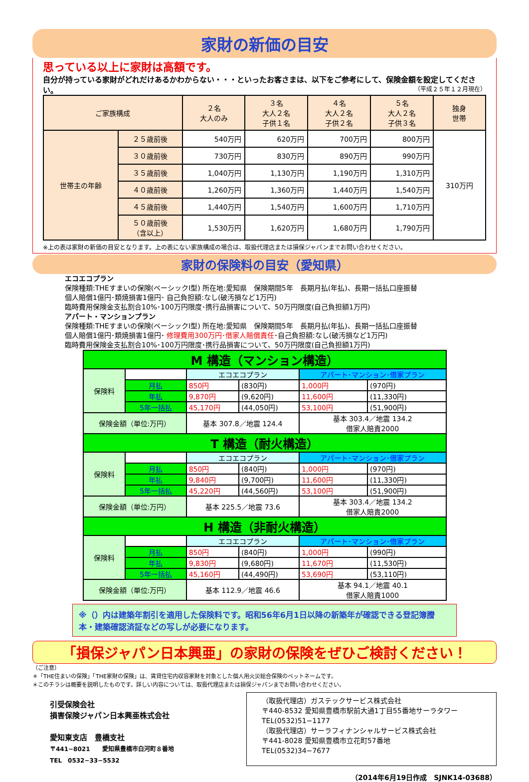家財の新価の目安
思っている以上に家財は高額です。
自分が持っている家財がどれだけあるかわからない・・・といったお客さまは、以下をご参考にして、保険金額を設定してください。 （平成２５年１２月現在）
| ご家族構成 | | ２名 大人のみ | ３名 大人２名 子供１名 | ４名 大人２名 子供２名 | ５名 大人２名 子供３名 | 独身 世帯 |
| 世帯主の年齢 | ２５歳前後 | 540万円 | 620万円 | 700万円 | 800万円 | 310万円 |
| | ３０歳前後 | 730万円 | 830万円 | 890万円 | 990万円 | |
| | ３５歳前後 | 1,040万円 | 1,130万円 | 1,190万円 | 1,310万円 | |
| | ４０歳前後 | 1,260万円 | 1,360万円 | 1,440万円 | 1,540万円 | |
| | ４５歳前後 | 1,440万円 | 1,540万円 | 1,600万円 | 1,710万円 | |
| | ５０歳前後 （含以上） | 1,530万円 | 1,620万円 | 1,680万円 | 1,790万円 | |
※上の表は家財の新価の目安となります。上の表にない家族構成の場合は、取扱代理店または損保ジャパンまでお問い合わせください。
家財の保険料の目安（愛知県）
エコエコプラン
保険種類:THEすまいの保険(ベーシックⅠ型) 所在地:愛知県　保険期間5年　長期月払(年払)、長期一括払口座振替
個人賠償1億円･類焼損害1億円･ 自己負担額:なし(破汚損など1万円)
臨時費用保険金支払割合10%･100万円限度･携行品損害について、50万円限度(自己負担額1万円)
アパート・マンションプラン
保険種類:THEすまいの保険(ベーシックⅠ型) 所在地:愛知県　保険期間5年　長期月払(年払)、長期一括払口座振替
個人賠償1億円･類焼損害1億円･ 修理費用300万円･借家人賠償責任･自己負担額:なし(破汚損など1万円)
臨時費用保険金支払割合10%･100万円限度･携行品損害について、50万円限度(自己負担額1万円)
| M 構造（マンション構造） | | | | | |
| 保険料 | | エコエコプラン | | アパート･マンション･借家プラン | |
| | 月払 | 850円 | (830円) | 1,000円 | (970円) |
| | 年払 | 9,870円 | (9,620円) | 11,600円 | (11,330円) |
| | 5年一括払 | 45,170円 | (44,050円) | 53,100円 | (51,900円) |
| 保険金額（単位:万円） | | 基本 307.8／地震 124.4 | | 基本 303.4／地震 134.2 借家人賠責2000 | |
| T 構造（耐火構造） | | | | | |
| 保険料 | | エコエコプラン | | アパート･マンション･借家プラン | |
| | 月払 | 850円 | (840円) | 1,000円 | (970円) |
| | 年払 | 9,840円 | (9,700円) | 11,600円 | (11,330円) |
| | 5年一括払 | 45,220円 | (44,560円) | 53,100円 | (51,900円) |
| 保険金額（単位:万円） | | 基本 225.5／地震 73.6 | | 基本 303.4／地震 134.2 借家人賠責2000 | |
| H 構造（非耐火構造） | | | | | |
| 保険料 | | エコエコプラン | | アパート･マンション･借家プラン | |
| | 月払 | 850円 | (840円) | 1,000円 | (990円) |
| | 年払 | 9,830円 | (9,680円) | 11,670円 | (11,530円) |
| | 5年一括払 | 45,160円 | (44,490円) | 53,690円 | (53,110円) |
| 保険金額（単位:万円） | | 基本 112.9／地震 46.6 | | 基本 94.1／地震 40.1 借家人賠責1000 | |
※（）内は建築年割引を適用した保険料です。昭和56年6月1日以降の新築年が確認できる登記簿謄本・建築確認済証などの写しが必要になります。
「損保ジャパン日本興亜」の家財の保険をぜひご検討ください！
（ご注意）
＊「THE住まいの保険」「THE家財の保険」は、賃貸住宅内収容家財を対象とした個人用火災総合保険のペットネームです。
＊このチラシは概要を説明したものです。詳しい内容については、取扱代理店または損保ジャパンまでお問い合わせください。
引受保険会社
損害保険ジャパン日本興亜株式会社
愛知東支店　豊橋支社
〒441−8021　　愛知県豊橋市白河町８番地
TEL　0532−33−5532
（取扱代理店）ガステックサービス株式会社
〒440-8532 愛知県豊橋市駅前大通1丁目55番地サーラタワー
TEL(0532)51−1177
（取扱代理店）サーラフィナンシャルサービス株式会社
〒441-8028 愛知県豊橋市立花町57番地
TEL(0532)34−7677
（2014年6月19日作成　SJNK14-03688）